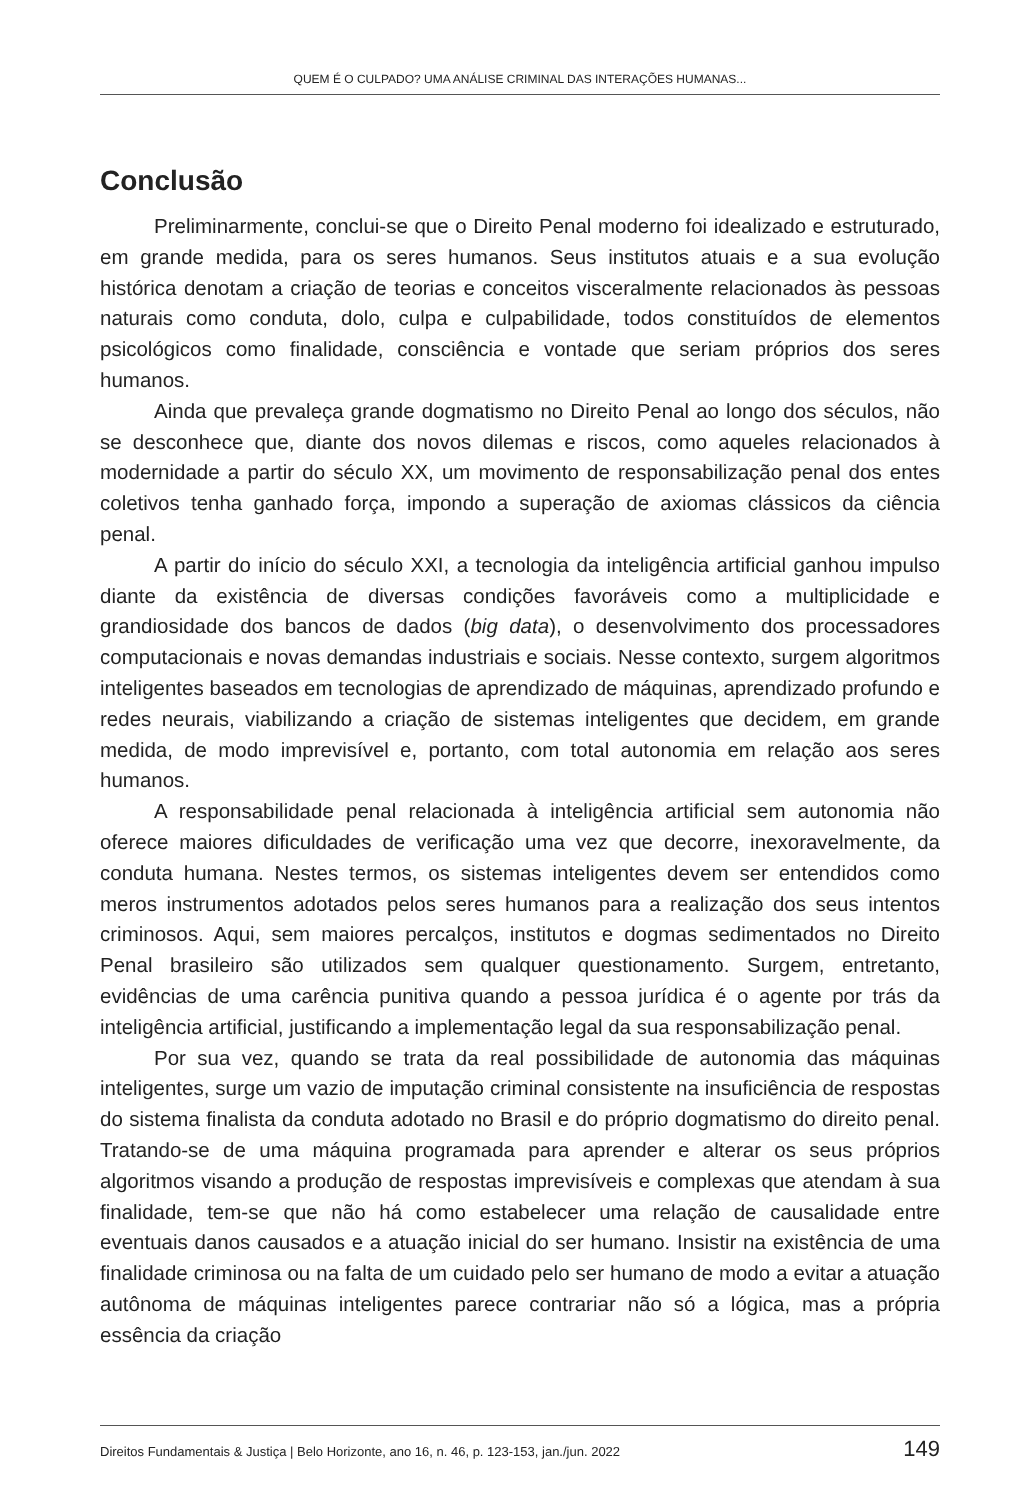QUEM É O CULPADO? UMA ANÁLISE CRIMINAL DAS INTERAÇÕES HUMANAS...
Conclusão
Preliminarmente, conclui-se que o Direito Penal moderno foi idealizado e estruturado, em grande medida, para os seres humanos. Seus institutos atuais e a sua evolução histórica denotam a criação de teorias e conceitos visceralmente relacionados às pessoas naturais como conduta, dolo, culpa e culpabilidade, todos constituídos de elementos psicológicos como finalidade, consciência e vontade que seriam próprios dos seres humanos.
Ainda que prevaleça grande dogmatismo no Direito Penal ao longo dos séculos, não se desconhece que, diante dos novos dilemas e riscos, como aqueles relacionados à modernidade a partir do século XX, um movimento de responsabilização penal dos entes coletivos tenha ganhado força, impondo a superação de axiomas clássicos da ciência penal.
A partir do início do século XXI, a tecnologia da inteligência artificial ganhou impulso diante da existência de diversas condições favoráveis como a multiplicidade e grandiosidade dos bancos de dados (big data), o desenvolvimento dos processadores computacionais e novas demandas industriais e sociais. Nesse contexto, surgem algoritmos inteligentes baseados em tecnologias de aprendizado de máquinas, aprendizado profundo e redes neurais, viabilizando a criação de sistemas inteligentes que decidem, em grande medida, de modo imprevisível e, portanto, com total autonomia em relação aos seres humanos.
A responsabilidade penal relacionada à inteligência artificial sem autonomia não oferece maiores dificuldades de verificação uma vez que decorre, inexoravelmente, da conduta humana. Nestes termos, os sistemas inteligentes devem ser entendidos como meros instrumentos adotados pelos seres humanos para a realização dos seus intentos criminosos. Aqui, sem maiores percalços, institutos e dogmas sedimentados no Direito Penal brasileiro são utilizados sem qualquer questionamento. Surgem, entretanto, evidências de uma carência punitiva quando a pessoa jurídica é o agente por trás da inteligência artificial, justificando a implementação legal da sua responsabilização penal.
Por sua vez, quando se trata da real possibilidade de autonomia das máquinas inteligentes, surge um vazio de imputação criminal consistente na insuficiência de respostas do sistema finalista da conduta adotado no Brasil e do próprio dogmatismo do direito penal. Tratando-se de uma máquina programada para aprender e alterar os seus próprios algoritmos visando a produção de respostas imprevisíveis e complexas que atendam à sua finalidade, tem-se que não há como estabelecer uma relação de causalidade entre eventuais danos causados e a atuação inicial do ser humano. Insistir na existência de uma finalidade criminosa ou na falta de um cuidado pelo ser humano de modo a evitar a atuação autônoma de máquinas inteligentes parece contrariar não só a lógica, mas a própria essência da criação
Direitos Fundamentais & Justiça | Belo Horizonte, ano 16, n. 46, p. 123-153, jan./jun. 2022 149